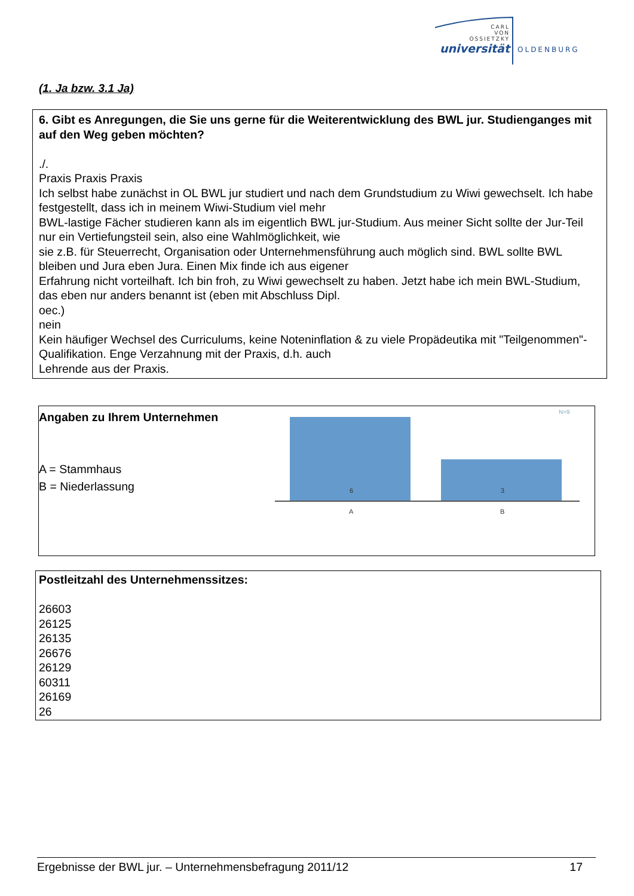CARL
VON
OSSIETZKY
universität
OLDENBURG
(1. Ja bzw. 3.1 Ja)
6. Gibt es Anregungen, die Sie uns gerne für die Weiterentwicklung des BWL jur. Studienganges mit auf den Weg geben möchten?
./.
Praxis Praxis Praxis
Ich selbst habe zunächst in OL BWL jur studiert und nach dem Grundstudium zu Wiwi gewechselt. Ich habe festgestellt, dass ich in meinem Wiwi-Studium viel mehr
BWL-lastige Fächer studieren kann als im eigentlich BWL jur-Studium. Aus meiner Sicht sollte der Jur-Teil nur ein Vertiefungsteil sein, also eine Wahlmöglichkeit, wie
sie z.B. für Steuerrecht, Organisation oder Unternehmensführung auch möglich sind. BWL sollte BWL bleiben und Jura eben Jura. Einen Mix finde ich aus eigener
Erfahrung nicht vorteilhaft. Ich bin froh, zu Wiwi gewechselt zu haben. Jetzt habe ich mein BWL-Studium, das eben nur anders benannt ist (eben mit Abschluss Dipl.
oec.)
nein
Kein häufiger Wechsel des Curriculums, keine Noteninflation & zu viele Propädeutika mit "Teilgenommen"-Qualifikation. Enge Verzahnung mit der Praxis, d.h. auch
Lehrende aus der Praxis.
Angaben zu Ihrem Unternehmen
A = Stammhaus
B = Niederlassung
N=9
6
3
A
B
Postleitzahl des Unternehmenssitzes:
26603
26125
26135
26676
26129
60311
26169
26
Ergebnisse der BWL jur. – Unternehmensbefragung 2011/12 17